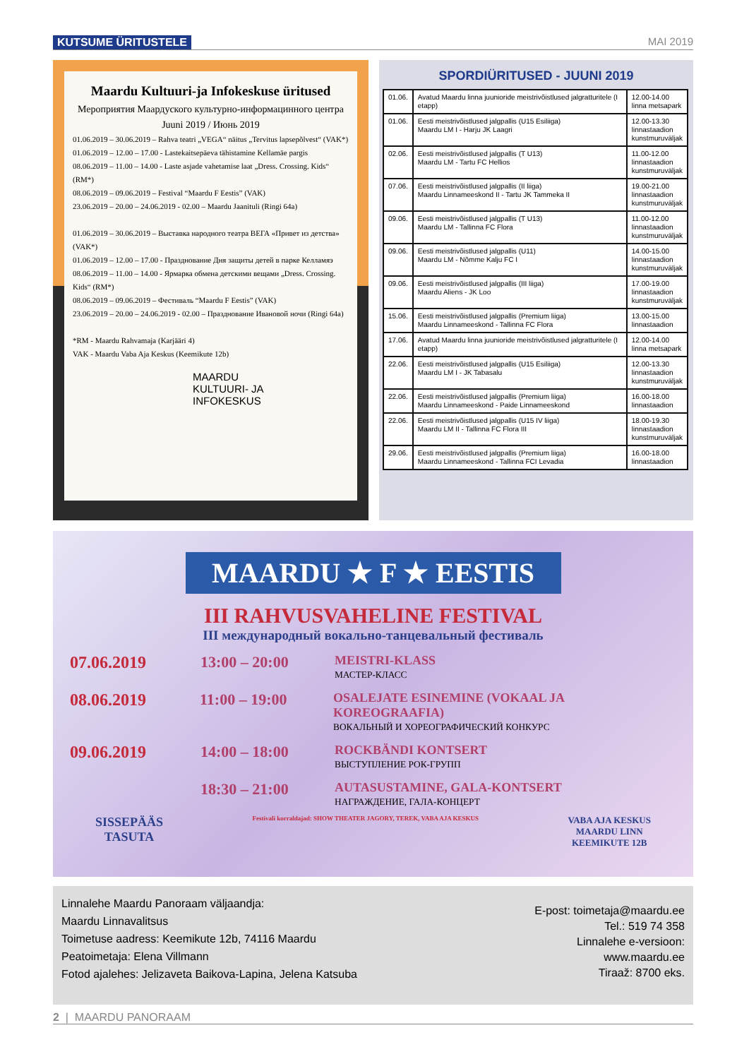KUTSUME ÜRITUSTELE MAI 2019
Maardu Kultuuri-ja Infokeskuse üritused
Мероприятия Маардуского культурно-информацинного центра
Juuni 2019 / Июнь 2019
01.06.2019 – 30.06.2019 – Rahva teatri „VEGA“ näitus „Tervitus lapsepõlvest“ (VAK*)
01.06.2019 – 12.00 – 17.00 - Lastekaitsepäeva tähistamine Kellamäe pargis
08.06.2019 – 11.00 – 14.00 - Laste asjade vahetamise laat „Dress. Crossing. Kids“ (RM*)
08.06.2019 – 09.06.2019 – Festival “Maardu F Eestis” (VAK)
23.06.2019 – 20.00 – 24.06.2019 - 02.00 – Maardu Jaanituli (Ringi 64a)
01.06.2019 – 30.06.2019 – Выставка народного театра ВЕГА «Привет из детства» (VAK*)
01.06.2019 – 12.00 – 17.00 - Празднование Дня защиты детей в парке Келламяэ
08.06.2019 – 11.00 – 14.00 - Ярмарка обмена детскими вещами „Dress. Crossing. Kids“ (RM*)
08.06.2019 – 09.06.2019 – Фестиваль “Maardu F Eestis” (VAK)
23.06.2019 – 20.00 – 24.06.2019 - 02.00 – Празднование Ивановой ночи (Ringi 64a)
*RM - Maardu Rahvamaja (Karjääri 4)
VAK - Maardu Vaba Aja Keskus (Keemikute 12b)
MAARDU
KULTUURI- JA
INFOKESKUS
SPORDIÜRITUSED - JUUNI 2019
| 01.06. | Avatud Maardu linna juunioride meistrivõistlused jalgratturitele (I etapp) | 12.00-14.00 linna metsapark |
| 01.06. | Eesti meistrivõistlused jalgpallis (U15 Esiliiga) Maardu LM I - Harju JK Laagri | 12.00-13.30 linnastaadion kunstmuruväljak |
| 02.06. | Eesti meistrivõistlused jalgpallis (T U13) Maardu LM - Tartu FC Hellios | 11.00-12.00 linnastaadion kunstmuruväljak |
| 07.06. | Eesti meistrivõistlused jalgpallis (II liiga) Maardu Linnameeskond II - Tartu JK Tammeka II | 19.00-21.00 linnastaadion kunstmuruväljak |
| 09.06. | Eesti meistrivõistlused jalgpallis (T U13) Maardu LM - Tallinna FC Flora | 11.00-12.00 linnastaadion kunstmuruväljak |
| 09.06. | Eesti meistrivõistlused jalgpallis (U11) Maardu LM - Nõmme Kalju FC I | 14.00-15.00 linnastaadion kunstmuruväljak |
| 09.06. | Eesti meistrivõistlused jalgpallis (III liiga) Maardu Aliens - JK Loo | 17.00-19.00 linnastaadion kunstmuruväljak |
| 15.06. | Eesti meistrivõistlused jalgpallis (Premium liiga) Maardu Linnameeskond - Tallinna FC Flora | 13.00-15.00 linnastaadion |
| 17.06. | Avatud Maardu linna juunioride meistrivõistlused jalgratturitele (I etapp) | 12.00-14.00 linna metsapark |
| 22.06. | Eesti meistrivõistlused jalgpallis (U15 Esiliiga) Maardu LM I - JK Tabasalu | 12.00-13.30 linnastaadion kunstmuruväljak |
| 22.06. | Eesti meistrivõistlused jalgpallis (Premium liiga) Maardu Linnameeskond - Paide Linnameeskond | 16.00-18.00 linnastaadion |
| 22.06. | Eesti meistrivõistlused jalgpallis (U15 IV liiga) Maardu LM II - Tallinna FC Flora III | 18.00-19.30 linnastaadion kunstmuruväljak |
| 29.06. | Eesti meistrivõistlused jalgpallis (Premium liiga) Maardu Linnameeskond - Tallinna FCI Levadia | 16.00-18.00 linnastaadion |
MAARDU ★ F ★ EESTIS
III RAHVUSVAHELINE FESTIVAL
III международный вокально-танцевальный фестиваль
07.06.2019 13:00 – 20:00 MEISTRI-KLASS
МАСТЕР-КЛАСС
08.06.2019 11:00 – 19:00 OSALEJATE ESINEMINE (VOKAAL JA KOREOGRAAFIA)
ВОКАЛЬНЫЙ И ХОРЕОГРАФИЧЕСКИЙ КОНКУРС
09.06.2019 14:00 – 18:00 ROCKBÄNDI KONTSERT
ВЫСТУПЛЕНИЕ РОК-ГРУПП
18:30 – 21:00 AUTASUSTAMINE, GALA-KONTSERT
НАГРАЖДЕНИЕ, ГАЛА-КОНЦЕРТ
SISSEPÄÄS
TASUTA Festivali korraldajad: SHOW THEATER JAGORY, TEREK, VABA AJA KESKUS VABA AJA KESKUS
MAARDU LINN
KEEMIKUTE 12B
Linnalehe Maardu Panoraam väljaandja:
Maardu Linnavalitsus
Toimetuse aadress: Keemikute 12b, 74116 Maardu
Peatoimetaja: Elena Villmann
Fotod ajalehes: Jelizaveta Baikova-Lapina, Jelena Katsuba
E-post: toimetaja@maardu.ee
Tel.: 519 74 358
Linnalehe e-versioon:
www.maardu.ee
Tiraaž: 8700 eks.
2 | MAARDU PANORAAM